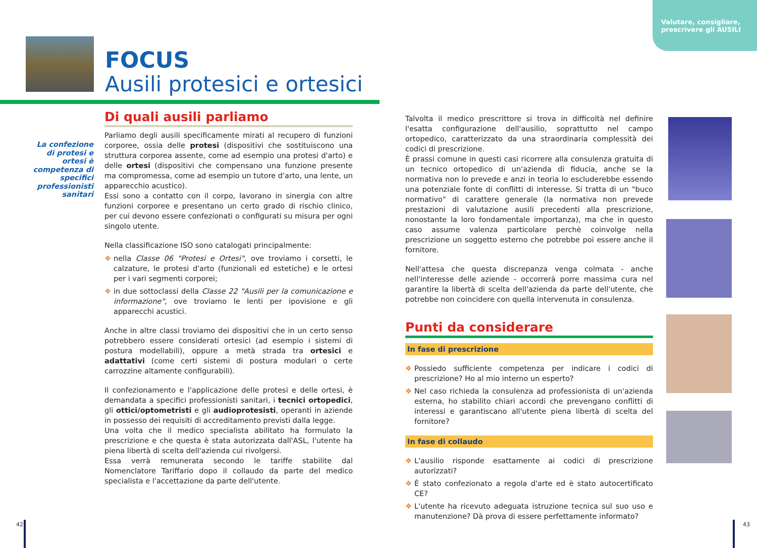Valutare, consigliare,
prescrivere gli AUSILI
FOCUS
Ausili protesici e ortesici
La confezione di protesi e ortesi è competenza di specifici professionisti sanitari
Di quali ausili parliamo
Parliamo degli ausili specificamente mirati al recupero di funzioni corporee, ossia delle protesi (dispositivi che sostituiscono una struttura corporea assente, come ad esempio una protesi d'arto) e delle ortesi (dispositivi che compensano una funzione presente ma compromessa, come ad esempio un tutore d'arto, una lente, un apparecchio acustico).
Essi sono a contatto con il corpo, lavorano in sinergia con altre funzioni corporee e presentano un certo grado di rischio clinico, per cui devono essere confezionati o configurati su misura per ogni singolo utente.
Nella classificazione ISO sono catalogati principalmente:
❖ nella Classe 06 "Protesi e Ortesi", ove troviamo i corsetti, le calzature, le protesi d'arto (funzionali ed estetiche) e le ortesi per i vari segmenti corporei;
❖ in due sottoclassi della Classe 22 "Ausili per la comunicazione e informazione", ove troviamo le lenti per ipovisione e gli apparecchi acustici.
Anche in altre classi troviamo dei dispositivi che in un certo senso potrebbero essere considerati ortesici (ad esempio i sistemi di postura modellabili), oppure a metà strada tra ortesici e adattativi (come certi sistemi di postura modulari o certe carrozzine altamente configurabili).
Il confezionamento e l'applicazione delle protesi e delle ortesi, è demandata a specifici professionisti sanitari, i tecnici ortopedici, gli ottici/optometristi e gli audioprotesisti, operanti in aziende in possesso dei requisiti di accreditamento previsti dalla legge.
Una volta che il medico specialista abilitato ha formulato la prescrizione e che questa è stata autorizzata dall'ASL, l'utente ha piena libertà di scelta dell'azienda cui rivolgersi.
Essa verrà remunerata secondo le tariffe stabilite dal Nomenclatore Tariffario dopo il collaudo da parte del medico specialista e l'accettazione da parte dell'utente.
Talvolta il medico prescrittore si trova in difficoltà nel definire l'esatta configurazione dell'ausilio, soprattutto nel campo ortopedico, caratterizzato da una straordinaria complessità dei codici di prescrizione.
È prassi comune in questi casi ricorrere alla consulenza gratuita di un tecnico ortopedico di un'azienda di fiducia, anche se la normativa non lo prevede e anzi in teoria lo escluderebbe essendo una potenziale fonte di conflitti di interesse. Si tratta di un "buco normativo" di carattere generale (la normativa non prevede prestazioni di valutazione ausili precedenti alla prescrizione, nonostante la loro fondamentale importanza), ma che in questo caso assume valenza particolare perchè coinvolge nella prescrizione un soggetto esterno che potrebbe poi essere anche il fornitore.
Nell'attesa che questa discrepanza venga colmata - anche nell'interesse delle aziende - occorrerà porre massima cura nel garantire la libertà di scelta dell'azienda da parte dell'utente, che potrebbe non coincidere con quella intervenuta in consulenza.
Punti da considerare
In fase di prescrizione
❖ Possiedo sufficiente competenza per indicare i codici di prescrizione? Ho al mio interno un esperto?
❖ Nel caso richieda la consulenza ad professionista di un'azienda esterna, ho stabilito chiari accordi che prevengano conflitti di interessi e garantiscano all'utente piena libertà di scelta del fornitore?
In fase di collaudo
❖ L'ausilio risponde esattamente ai codici di prescrizione autorizzati?
❖ È stato confezionato a regola d'arte ed è stato autocertificato CE?
❖ L'utente ha ricevuto adeguata istruzione tecnica sul suo uso e manutenzione? Dà prova di essere perfettamente informato?
42 43